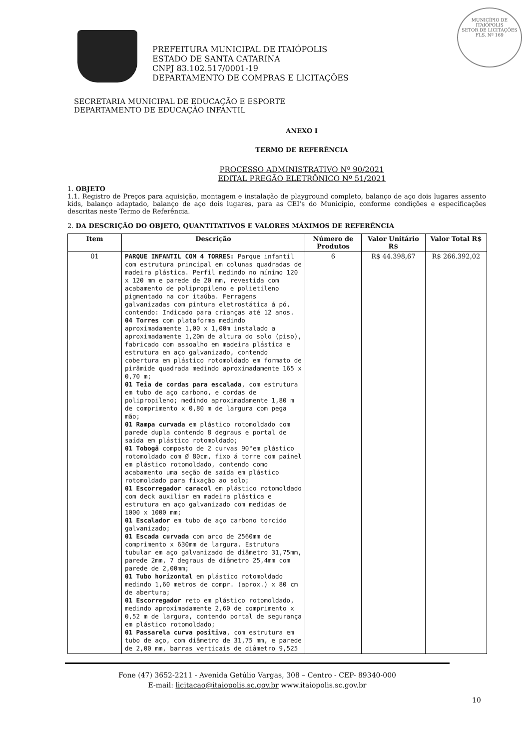MUNICÍPIO DE
ITAIÓPOLIS
SETOR DE LICITAÇÕES
FLS. Nº 169
PREFEITURA MUNICIPAL DE ITAIÓPOLIS
ESTADO DE SANTA CATARINA
CNPJ 83.102.517/0001-19
DEPARTAMENTO DE COMPRAS E LICITAÇÕES
SECRETARIA MUNICIPAL DE EDUCAÇÃO E ESPORTE
DEPARTAMENTO DE EDUCAÇÃO INFANTIL
ANEXO I
TERMO DE REFERÊNCIA
PROCESSO ADMINISTRATIVO Nº 90/2021
EDITAL PREGÃO ELETRÔNICO Nº 51/2021
1. OBJETO
1.1. Registro de Preços para aquisição, montagem e instalação de playground completo, balanço de aço dois lugares assento kids, balanço adaptado, balanço de aço dois lugares, para as CEI’s do Município, conforme condições e especificações descritas neste Termo de Referência.
2. DA DESCRIÇÃO DO OBJETO, QUANTITATIVOS E VALORES MÁXIMOS DE REFERÊNCIA
| Item | Descrição | Número de Produtos | Valor Unitário R$ | Valor Total R$ |
| --- | --- | --- | --- | --- |
| 01 | PARQUE INFANTIL COM 4 TORRES: Parque infantil com estrutura principal em colunas quadradas de madeira plástica. Perfil medindo no mínimo 120 x 120 mm e parede de 20 mm, revestida com acabamento de polipropileno e polietileno pigmentado na cor itaúba. Ferragens galvanizadas com pintura eletrostática á pó, contendo: Indicado para crianças até 12 anos. 04 Torres com plataforma medindo aproximadamente 1,00 x 1,00m instalado a aproximadamente 1,20m de altura do solo (piso), fabricado com assoalho em madeira plástica e estrutura em aço galvanizado, contendo cobertura em plástico rotomoldado em formato de pirâmide quadrada medindo aproximadamente 165 x 0,70 m; 01 Teia de cordas para escalada , com estrutura em tubo de aço carbono, e cordas de polipropileno; medindo aproximadamente 1,80 m de comprimento x 0,80 m de largura com pega mão; 01 Rampa curvada em plástico rotomoldado com parede dupla contendo 8 degraus e portal de saída em plástico rotomoldado; 01 Tobogã composto de 2 curvas 90°em plástico rotomoldado com Ø 80cm, fixo á torre com painel em plástico rotomoldado, contendo como acabamento uma seção de saída em plástico rotomoldado para fixação ao solo; 01 Escorregador caracol em plástico rotomoldado com deck auxiliar em madeira plástica e estrutura em aço galvanizado com medidas de 1000 x 1000 mm; 01 Escalador em tubo de aço carbono torcido galvanizado; 01 Escada curvada com arco de 2560mm de comprimento x 630mm de largura. Estrutura tubular em aço galvanizado de diâmetro 31,75mm, parede 2mm, 7 degraus de diâmetro 25,4mm com parede de 2,00mm; 01 Tubo horizontal em plástico rotomoldado medindo 1,60 metros de compr. (aprox.) x 80 cm de abertura; 01 Escorregador reto em plástico rotomoldado, medindo aproximadamente 2,60 de comprimento x 0,52 m de largura, contendo portal de segurança em plástico rotomoldado; 01 Passarela curva positiva , com estrutura em tubo de aço, com diâmetro de 31,75 mm, e parede de 2,00 mm, barras verticais de diâmetro 9,525 | 6 | R$ 44.398,67 | R$ 266.392,02 |
Fone (47) 3652-2211 - Avenida Getúlio Vargas, 308 – Centro - CEP- 89340-000
E-mail: licitacao@itaiopolis.sc.gov.br www.itaiopolis.sc.gov.br
10